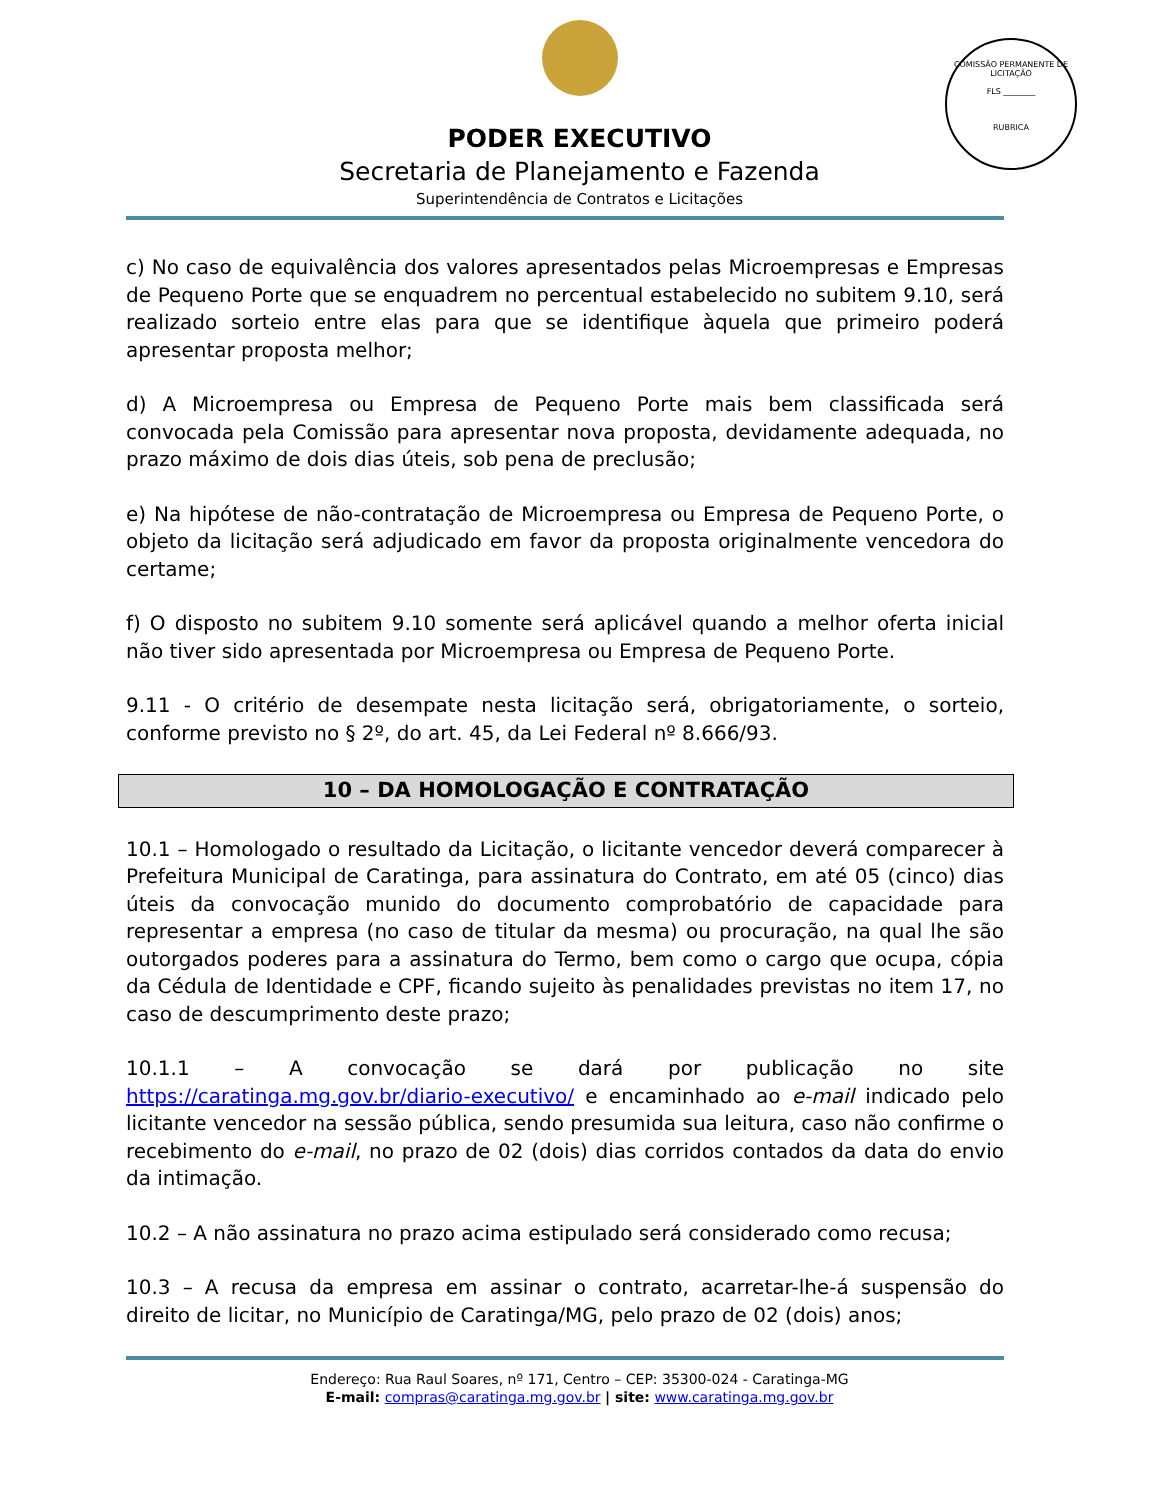COMISSÃO PERMANENTE DE LICITAÇÃO
FLS ________
RUBRICA
PODER EXECUTIVO
Secretaria de Planejamento e Fazenda
Superintendência de Contratos e Licitações
c) No caso de equivalência dos valores apresentados pelas Microempresas e Empresas de Pequeno Porte que se enquadrem no percentual estabelecido no subitem 9.10, será realizado sorteio entre elas para que se identifique àquela que primeiro poderá apresentar proposta melhor;
d) A Microempresa ou Empresa de Pequeno Porte mais bem classificada será convocada pela Comissão para apresentar nova proposta, devidamente adequada, no prazo máximo de dois dias úteis, sob pena de preclusão;
e) Na hipótese de não-contratação de Microempresa ou Empresa de Pequeno Porte, o objeto da licitação será adjudicado em favor da proposta originalmente vencedora do certame;
f) O disposto no subitem 9.10 somente será aplicável quando a melhor oferta inicial não tiver sido apresentada por Microempresa ou Empresa de Pequeno Porte.
9.11 - O critério de desempate nesta licitação será, obrigatoriamente, o sorteio, conforme previsto no § 2º, do art. 45, da Lei Federal nº 8.666/93.
10 – DA HOMOLOGAÇÃO E CONTRATAÇÃO
10.1 – Homologado o resultado da Licitação, o licitante vencedor deverá comparecer à Prefeitura Municipal de Caratinga, para assinatura do Contrato, em até 05 (cinco) dias úteis da convocação munido do documento comprobatório de capacidade para representar a empresa (no caso de titular da mesma) ou procuração, na qual lhe são outorgados poderes para a assinatura do Termo, bem como o cargo que ocupa, cópia da Cédula de Identidade e CPF, ficando sujeito às penalidades previstas no item 17, no caso de descumprimento deste prazo;
10.1.1 – A convocação se dará por publicação no site https://caratinga.mg.gov.br/diario-executivo/ e encaminhado ao e-mail indicado pelo licitante vencedor na sessão pública, sendo presumida sua leitura, caso não confirme o recebimento do e-mail, no prazo de 02 (dois) dias corridos contados da data do envio da intimação.
10.2 – A não assinatura no prazo acima estipulado será considerado como recusa;
10.3 – A recusa da empresa em assinar o contrato, acarretar-lhe-á suspensão do direito de licitar, no Município de Caratinga/MG, pelo prazo de 02 (dois) anos;
Endereço: Rua Raul Soares, nº 171, Centro – CEP: 35300-024 - Caratinga-MG
E-mail: compras@caratinga.mg.gov.br | site: www.caratinga.mg.gov.br